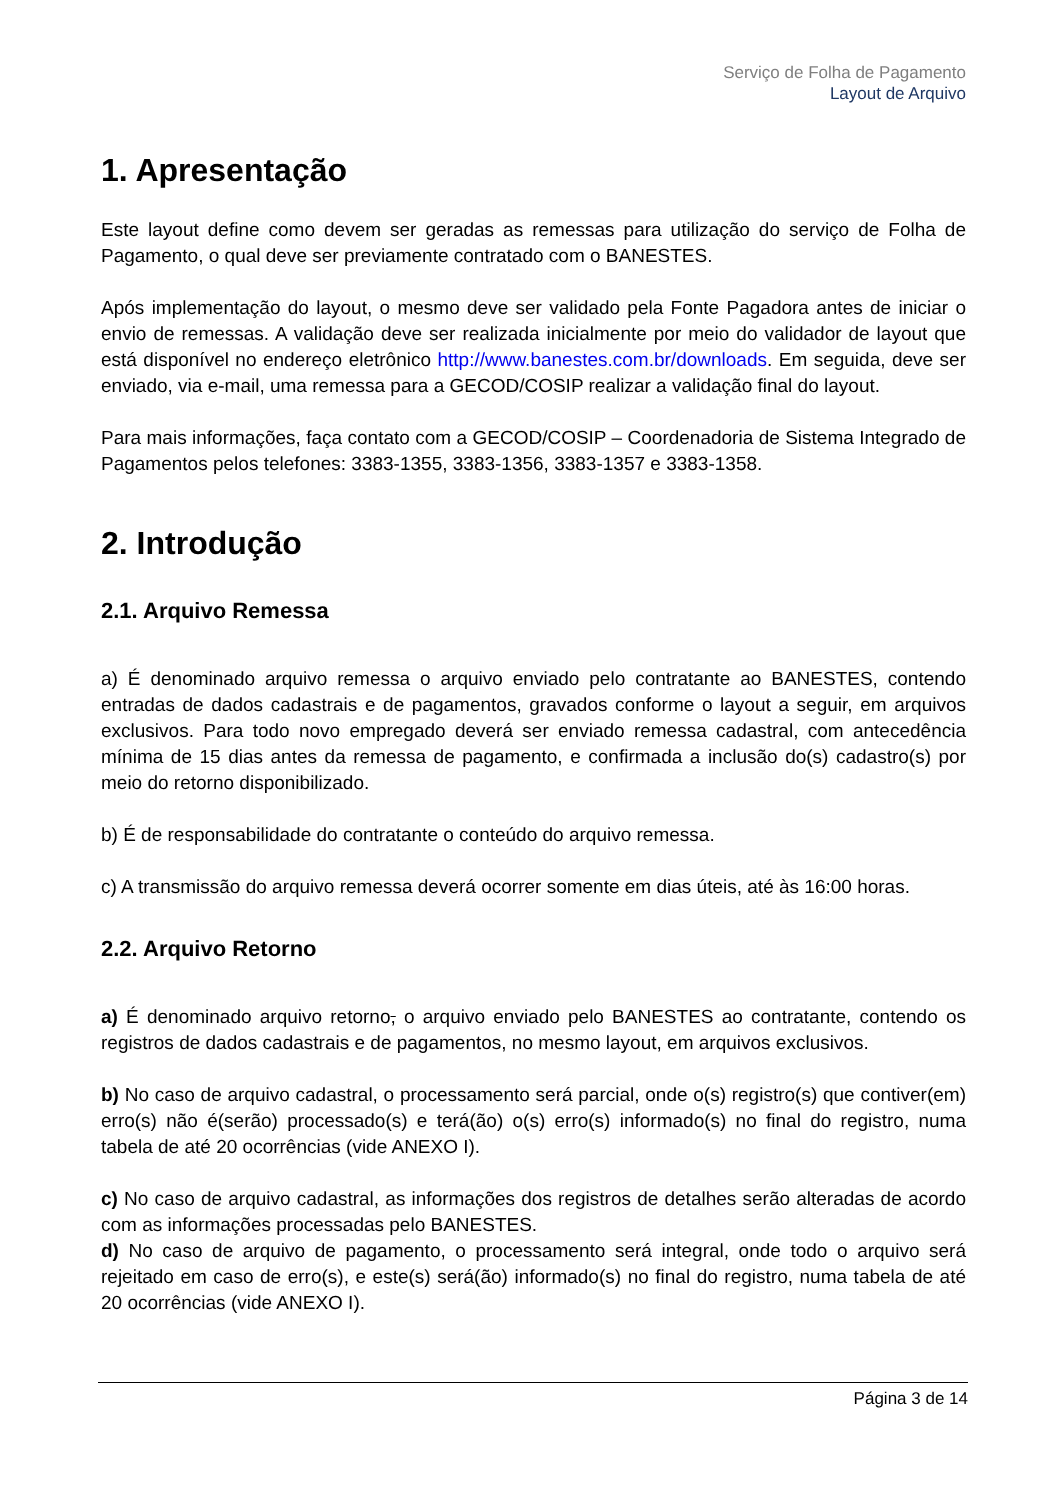Serviço de Folha de Pagamento
Layout de Arquivo
1. Apresentação
Este layout define como devem ser geradas as remessas para utilização do serviço de Folha de Pagamento, o qual deve ser previamente contratado com o BANESTES.
Após implementação do layout, o mesmo deve ser validado pela Fonte Pagadora antes de iniciar o envio de remessas. A validação deve ser realizada inicialmente por meio do validador de layout que está disponível no endereço eletrônico http://www.banestes.com.br/downloads. Em seguida, deve ser enviado, via e-mail, uma remessa para a GECOD/COSIP realizar a validação final do layout.
Para mais informações, faça contato com a GECOD/COSIP – Coordenadoria de Sistema Integrado de Pagamentos pelos telefones: 3383-1355, 3383-1356, 3383-1357 e 3383-1358.
2. Introdução
2.1. Arquivo Remessa
a) É denominado arquivo remessa o arquivo enviado pelo contratante ao BANESTES, contendo entradas de dados cadastrais e de pagamentos, gravados conforme o layout a seguir, em arquivos exclusivos. Para todo novo empregado deverá ser enviado remessa cadastral, com antecedência mínima de 15 dias antes da remessa de pagamento, e confirmada a inclusão do(s) cadastro(s) por meio do retorno disponibilizado.
b) É de responsabilidade do contratante o conteúdo do arquivo remessa.
c) A transmissão do arquivo remessa deverá ocorrer somente em dias úteis, até às 16:00 horas.
2.2. Arquivo Retorno
a) É denominado arquivo retorno, o arquivo enviado pelo BANESTES ao contratante, contendo os registros de dados cadastrais e de pagamentos, no mesmo layout, em arquivos exclusivos.
b) No caso de arquivo cadastral, o processamento será parcial, onde o(s) registro(s) que contiver(em) erro(s) não é(serão) processado(s) e terá(ão) o(s) erro(s) informado(s) no final do registro, numa tabela de até 20 ocorrências (vide ANEXO I).
c) No caso de arquivo cadastral, as informações dos registros de detalhes serão alteradas de acordo com as informações processadas pelo BANESTES.
d) No caso de arquivo de pagamento, o processamento será integral, onde todo o arquivo será rejeitado em caso de erro(s), e este(s) será(ão) informado(s) no final do registro, numa tabela de até 20 ocorrências (vide ANEXO I).
Página 3 de 14